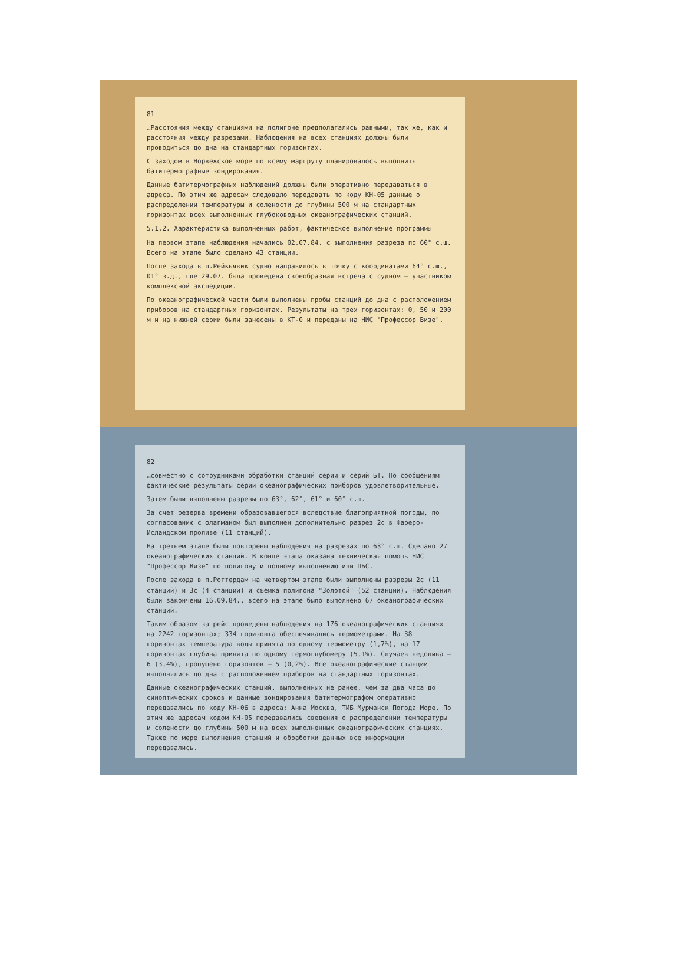81
…Расстояния между станциями на полигоне предполагались равными, так же, как и расстояния между разрезами. Наблюдения на всех станциях должны были проводиться до дна на стандартных горизонтах.
С заходом в Норвежское море по всему маршруту планировалось выполнить батитермографные зондирования.
Данные батитермографных наблюдений должны были оперативно передаваться в адреса. По этим же адресам следовало передавать по коду КН-05 данные о распределении температуры и солености до глубины 500 м на стандартных горизонтах всех выполненных глубоководных океанографических станций.
5.1.2. Характеристика выполненных работ, фактическое выполнение программы
На первом этапе наблюдения начались 02.07.84. с выполнения разреза по 60° с.ш. Всего на этапе было сделано 43 станции.
После захода в п.Рейкьявик судно направилось в точку с координатами 64° с.ш., 01° з.д., где 29.07. была проведена своеобразная встреча с судном – участником комплексной экспедиции.
По океанографической части были выполнены пробы станций до дна с расположением приборов на стандартных горизонтах. Результаты на трех горизонтах: 0, 50 и 200 м и на нижней серии были занесены в КТ-0 и переданы на НИС "Профессор Визе".
82
…совместно с сотрудниками обработки станций серии и серий БТ. По сообщениям фактические результаты серии океанографических приборов удовлетворительные.
Затем были выполнены разрезы по 63°, 62°, 61° и 60° с.ш.
За счет резерва времени образовавшегося вследствие благоприятной погоды, по согласованию с флагманом был выполнен дополнительно разрез 2с в Фареро-Исландском проливе (11 станций).
На третьем этапе были повторены наблюдения на разрезах по 63° с.ш. Сделано 27 океанографических станций. В конце этапа оказана техническая помощь НИС "Профессор Визе" по полигону и полному выполнению или ПБС.
После захода в п.Роттердам на четвертом этапе были выполнены разрезы 2с (11 станций) и 3с (4 станции) и съемка полигона "Золотой" (52 станции). Наблюдения были закончены 16.09.84., всего на этапе было выполнено 67 океанографических станций.
Таким образом за рейс проведены наблюдения на 176 океанографических станциях на 2242 горизонтах; 334 горизонта обеспечивались термометрами. На 38 горизонтах температура воды принята по одному термометру (1,7%), на 17 горизонтах глубина принята по одному термоглубомеру (5,1%). Случаев недолива – 6 (3,4%), пропущено горизонтов – 5 (0,2%). Все океанографические станции выполнялись до дна с расположением приборов на стандартных горизонтах.
Данные океанографических станций, выполненных не ранее, чем за два часа до синоптических сроков и данные зондирования батитермографом оперативно передавались по коду КН-06 в адреса: Анна Москва, ТИБ Мурманск Погода Море. По этим же адресам кодом КН-05 передавались сведения о распределении температуры и солености до глубины 500 м на всех выполненных океанографических станциях. Также по мере выполнения станций и обработки данных все информации передавались.